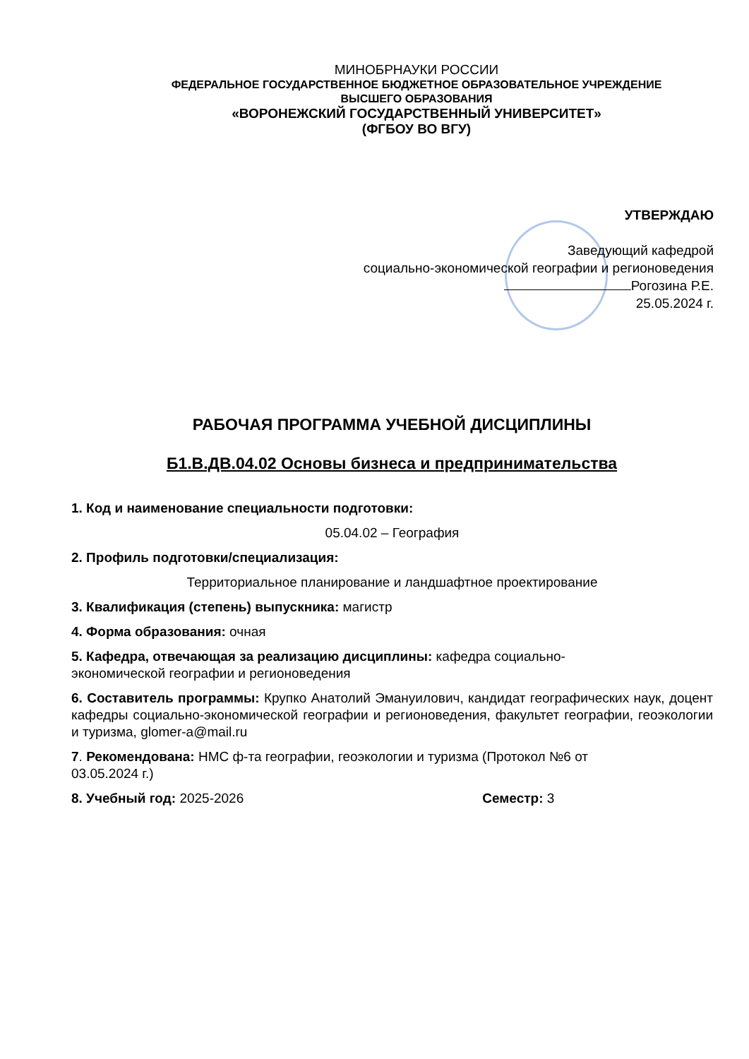МИНОБРНАУКИ РОССИИ
ФЕДЕРАЛЬНОЕ ГОСУДАРСТВЕННОЕ БЮДЖЕТНОЕ ОБРАЗОВАТЕЛЬНОЕ УЧРЕЖДЕНИЕ
ВЫСШЕГО ОБРАЗОВАНИЯ
«ВОРОНЕЖСКИЙ ГОСУДАРСТВЕННЫЙ УНИВЕРСИТЕТ»
(ФГБОУ ВО ВГУ)
УТВЕРЖДАЮ
Заведующий кафедрой
социально-экономической географии и регионоведения
Рогозина Р.Е.
25.05.2024 г.
РАБОЧАЯ ПРОГРАММА УЧЕБНОЙ ДИСЦИПЛИНЫ
Б1.В.ДВ.04.02 Основы бизнеса и предпринимательства
1. Код и наименование специальности подготовки:
05.04.02 – География
2. Профиль подготовки/специализация:
Территориальное планирование и ландшафтное проектирование
3. Квалификация (степень) выпускника: магистр
4. Форма образования: очная
5. Кафедра, отвечающая за реализацию дисциплины: кафедра социально-
экономической географии и регионоведения
6. Составитель программы: Крупко Анатолий Эмануилович, кандидат географических наук, доцент кафедры социально-экономической географии и регионоведения, факультет географии, геоэкологии и туризма, glomer-a@mail.ru
7. Рекомендована: НМС ф-та географии, геоэкологии и туризма (Протокол №6 от
03.05.2024 г.)
8. Учебный год: 2025-2026 Семестр: 3